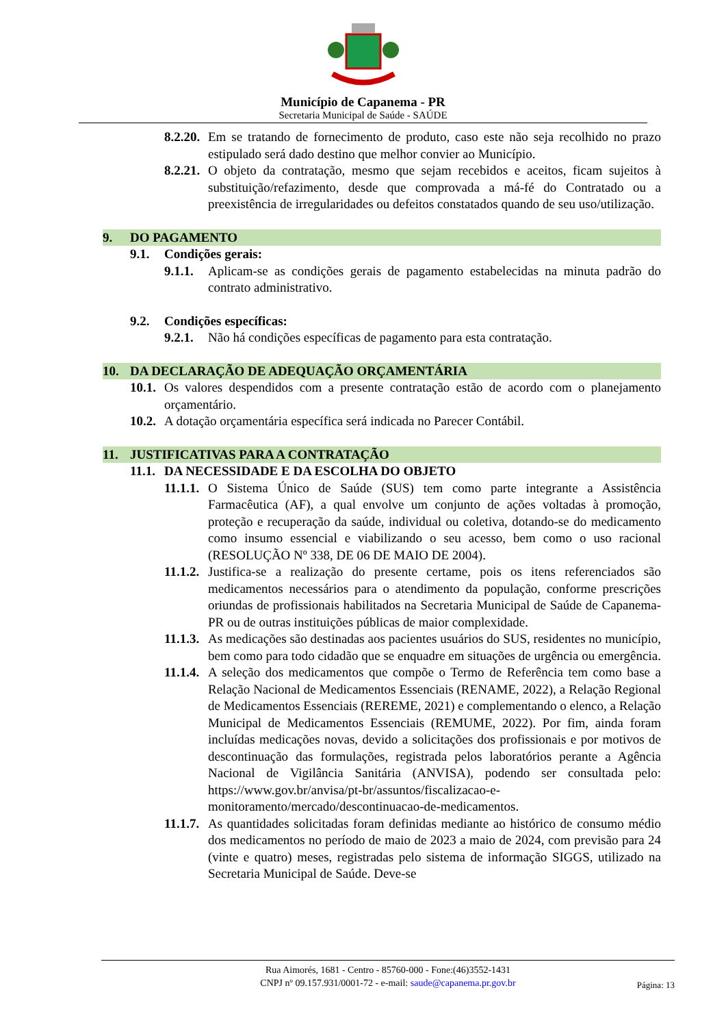Município de Capanema - PR
Secretaria Municipal de Saúde - SAÚDE
8.2.20. Em se tratando de fornecimento de produto, caso este não seja recolhido no prazo estipulado será dado destino que melhor convier ao Município.
8.2.21. O objeto da contratação, mesmo que sejam recebidos e aceitos, ficam sujeitos à substituição/refazimento, desde que comprovada a má-fé do Contratado ou a preexistência de irregularidades ou defeitos constatados quando de seu uso/utilização.
9. DO PAGAMENTO
9.1. Condições gerais:
9.1.1. Aplicam-se as condições gerais de pagamento estabelecidas na minuta padrão do contrato administrativo.
9.2. Condições específicas:
9.2.1. Não há condições específicas de pagamento para esta contratação.
10. DA DECLARAÇÃO DE ADEQUAÇÃO ORÇAMENTÁRIA
10.1. Os valores despendidos com a presente contratação estão de acordo com o planejamento orçamentário.
10.2. A dotação orçamentária específica será indicada no Parecer Contábil.
11. JUSTIFICATIVAS PARA A CONTRATAÇÃO
11.1. DA NECESSIDADE E DA ESCOLHA DO OBJETO
11.1.1. O Sistema Único de Saúde (SUS) tem como parte integrante a Assistência Farmacêutica (AF), a qual envolve um conjunto de ações voltadas à promoção, proteção e recuperação da saúde, individual ou coletiva, dotando-se do medicamento como insumo essencial e viabilizando o seu acesso, bem como o uso racional (RESOLUÇÃO Nº 338, DE 06 DE MAIO DE 2004).
11.1.2. Justifica-se a realização do presente certame, pois os itens referenciados são medicamentos necessários para o atendimento da população, conforme prescrições oriundas de profissionais habilitados na Secretaria Municipal de Saúde de Capanema-PR ou de outras instituições públicas de maior complexidade.
11.1.3. As medicações são destinadas aos pacientes usuários do SUS, residentes no município, bem como para todo cidadão que se enquadre em situações de urgência ou emergência.
11.1.4. A seleção dos medicamentos que compõe o Termo de Referência tem como base a Relação Nacional de Medicamentos Essenciais (RENAME, 2022), a Relação Regional de Medicamentos Essenciais (REREME, 2021) e complementando o elenco, a Relação Municipal de Medicamentos Essenciais (REMUME, 2022). Por fim, ainda foram incluídas medicações novas, devido a solicitações dos profissionais e por motivos de descontinuação das formulações, registrada pelos laboratórios perante a Agência Nacional de Vigilância Sanitária (ANVISA), podendo ser consultada pelo: https://www.gov.br/anvisa/pt-br/assuntos/fiscalizacao-e-monitoramento/mercado/descontinuacao-de-medicamentos.
11.1.7. As quantidades solicitadas foram definidas mediante ao histórico de consumo médio dos medicamentos no período de maio de 2023 a maio de 2024, com previsão para 24 (vinte e quatro) meses, registradas pelo sistema de informação SIGGS, utilizado na Secretaria Municipal de Saúde. Deve-se
Rua Aimorés, 1681 - Centro - 85760-000 - Fone:(46)3552-1431
CNPJ nº 09.157.931/0001-72 - e-mail: saude@capanema.pr.gov.br
Página: 13